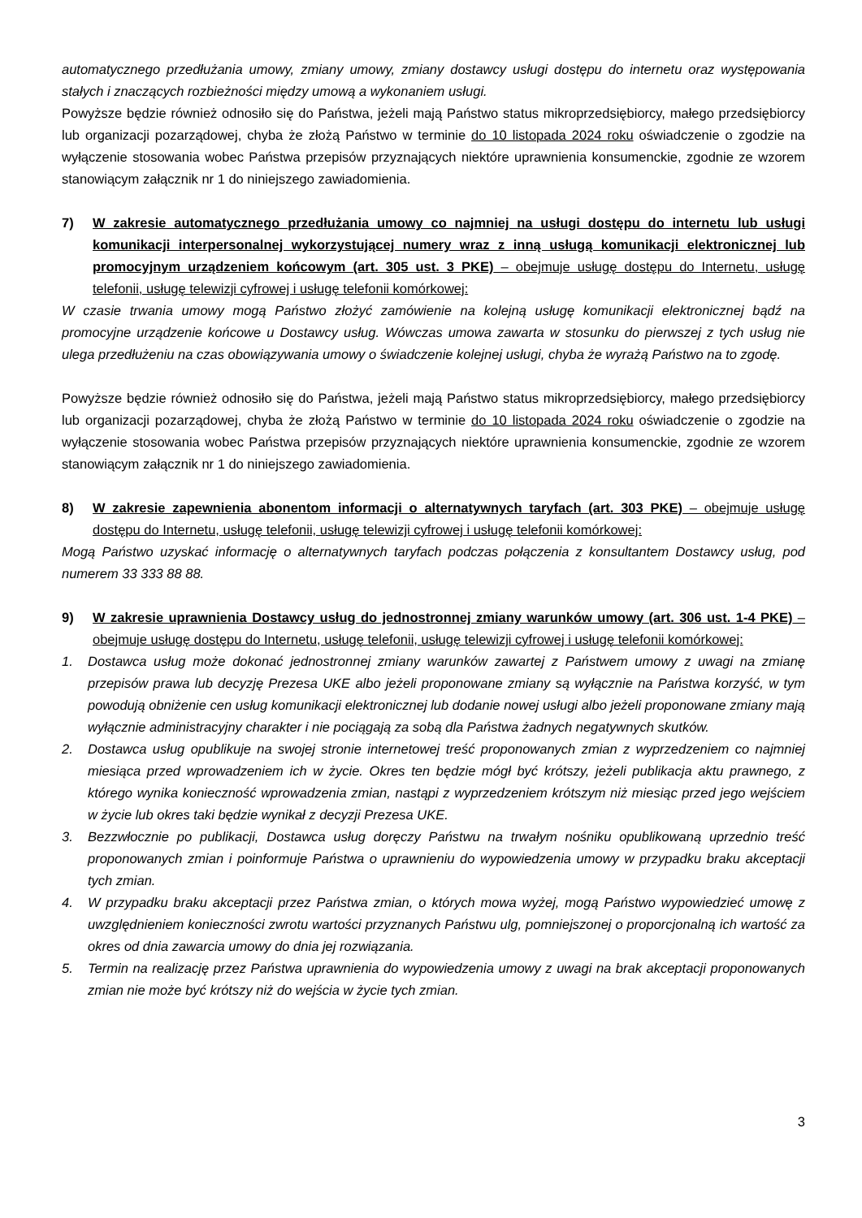automatycznego przedłużania umowy, zmiany umowy, zmiany dostawcy usługi dostępu do internetu oraz występowania stałych i znaczących rozbieżności między umową a wykonaniem usługi.
Powyższe będzie również odnosiło się do Państwa, jeżeli mają Państwo status mikroprzedsiębiorcy, małego przedsiębiorcy lub organizacji pozarządowej, chyba że złożą Państwo w terminie do 10 listopada 2024 roku oświadczenie o zgodzie na wyłączenie stosowania wobec Państwa przepisów przyznających niektóre uprawnienia konsumenckie, zgodnie ze wzorem stanowiącym załącznik nr 1 do niniejszego zawiadomienia.
7) W zakresie automatycznego przedłużania umowy co najmniej na usługi dostępu do internetu lub usługi komunikacji interpersonalnej wykorzystującej numery wraz z inną usługą komunikacji elektronicznej lub promocyjnym urządzeniem końcowym (art. 305 ust. 3 PKE) – obejmuje usługę dostępu do Internetu, usługę telefonii, usługę telewizji cyfrowej i usługę telefonii komórkowej:
W czasie trwania umowy mogą Państwo złożyć zamówienie na kolejną usługę komunikacji elektronicznej bądź na promocyjne urządzenie końcowe u Dostawcy usług. Wówczas umowa zawarta w stosunku do pierwszej z tych usług nie ulega przedłużeniu na czas obowiązywania umowy o świadczenie kolejnej usługi, chyba że wyrażą Państwo na to zgodę.
Powyższe będzie również odnosiło się do Państwa, jeżeli mają Państwo status mikroprzedsiębiorcy, małego przedsiębiorcy lub organizacji pozarządowej, chyba że złożą Państwo w terminie do 10 listopada 2024 roku oświadczenie o zgodzie na wyłączenie stosowania wobec Państwa przepisów przyznających niektóre uprawnienia konsumenckie, zgodnie ze wzorem stanowiącym załącznik nr 1 do niniejszego zawiadomienia.
8) W zakresie zapewnienia abonentom informacji o alternatywnych taryfach (art. 303 PKE) – obejmuje usługę dostępu do Internetu, usługę telefonii, usługę telewizji cyfrowej i usługę telefonii komórkowej:
Mogą Państwo uzyskać informację o alternatywnych taryfach podczas połączenia z konsultantem Dostawcy usług, pod numerem 33 333 88 88.
9) W zakresie uprawnienia Dostawcy usług do jednostronnej zmiany warunków umowy (art. 306 ust. 1-4 PKE) – obejmuje usługę dostępu do Internetu, usługę telefonii, usługę telewizji cyfrowej i usługę telefonii komórkowej:
1. Dostawca usług może dokonać jednostronnej zmiany warunków zawartej z Państwem umowy z uwagi na zmianę przepisów prawa lub decyzję Prezesa UKE albo jeżeli proponowane zmiany są wyłącznie na Państwa korzyść, w tym powodują obniżenie cen usług komunikacji elektronicznej lub dodanie nowej usługi albo jeżeli proponowane zmiany mają wyłącznie administracyjny charakter i nie pociągają za sobą dla Państwa żadnych negatywnych skutków.
2. Dostawca usług opublikuje na swojej stronie internetowej treść proponowanych zmian z wyprzedzeniem co najmniej miesiąca przed wprowadzeniem ich w życie. Okres ten będzie mógł być krótszy, jeżeli publikacja aktu prawnego, z którego wynika konieczność wprowadzenia zmian, nastąpi z wyprzedzeniem krótszym niż miesiąc przed jego wejściem w życie lub okres taki będzie wynikał z decyzji Prezesa UKE.
3. Bezzwłocznie po publikacji, Dostawca usług doręczy Państwu na trwałym nośniku opublikowaną uprzednio treść proponowanych zmian i poinformuje Państwa o uprawnieniu do wypowiedzenia umowy w przypadku braku akceptacji tych zmian.
4. W przypadku braku akceptacji przez Państwa zmian, o których mowa wyżej, mogą Państwo wypowiedzieć umowę z uwzględnieniem konieczności zwrotu wartości przyznanych Państwu ulg, pomniejszonej o proporcjonalną ich wartość za okres od dnia zawarcia umowy do dnia jej rozwiązania.
5. Termin na realizację przez Państwa uprawnienia do wypowiedzenia umowy z uwagi na brak akceptacji proponowanych zmian nie może być krótszy niż do wejścia w życie tych zmian.
3